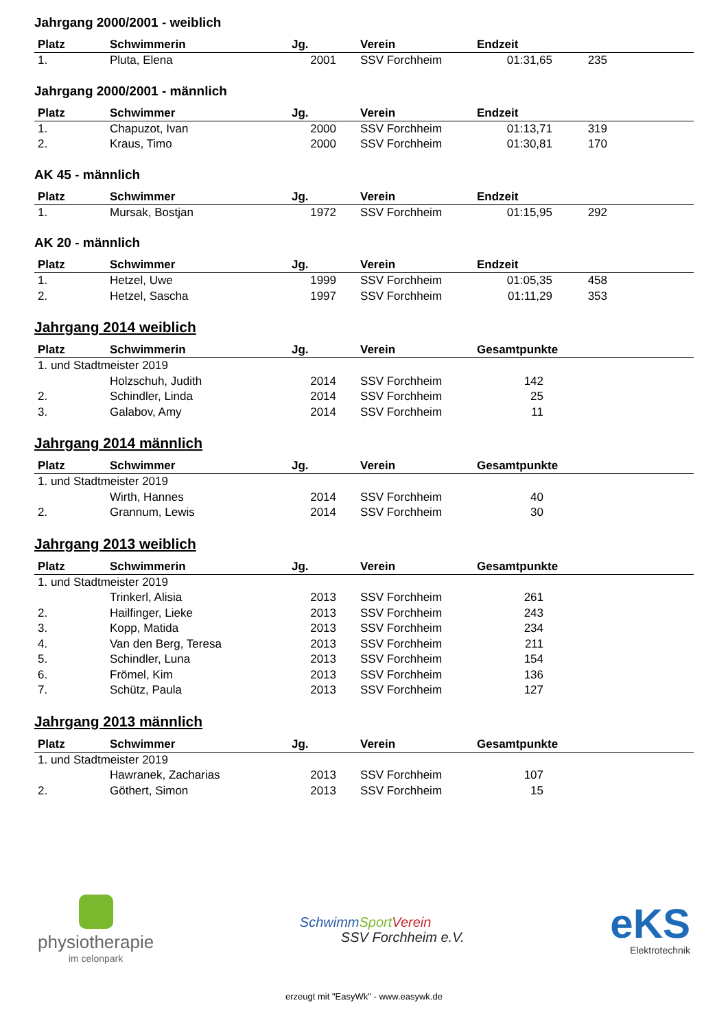Jahrgang 2000/2001 - weiblich
| Platz | Schwimmerin | Jg. | Verein | Endzeit | | |
| --- | --- | --- | --- | --- | --- | --- |
| 1. | Pluta, Elena | 2001 | SSV Forchheim | 01:31,65 | 235 | |
Jahrgang 2000/2001 - männlich
| Platz | Schwimmer | Jg. | Verein | Endzeit | | |
| --- | --- | --- | --- | --- | --- | --- |
| 1. | Chapuzot, Ivan | 2000 | SSV Forchheim | 01:13,71 | 319 | |
| 2. | Kraus, Timo | 2000 | SSV Forchheim | 01:30,81 | 170 | |
AK 45 - männlich
| Platz | Schwimmer | Jg. | Verein | Endzeit | | |
| --- | --- | --- | --- | --- | --- | --- |
| 1. | Mursak, Bostjan | 1972 | SSV Forchheim | 01:15,95 | 292 | |
AK 20 - männlich
| Platz | Schwimmer | Jg. | Verein | Endzeit | | |
| --- | --- | --- | --- | --- | --- | --- |
| 1. | Hetzel, Uwe | 1999 | SSV Forchheim | 01:05,35 | 458 | |
| 2. | Hetzel, Sascha | 1997 | SSV Forchheim | 01:11,29 | 353 | |
Jahrgang 2014 weiblich
| Platz | Schwimmerin | Jg. | Verein | Gesamtpunkte | | |
| --- | --- | --- | --- | --- | --- | --- |
| 1. und Stadtmeister 2019 | | | | | | |
| | Holzschuh, Judith | 2014 | SSV Forchheim | 142 | | |
| 2. | Schindler, Linda | 2014 | SSV Forchheim | 25 | | |
| 3. | Galabov, Amy | 2014 | SSV Forchheim | 11 | | |
Jahrgang 2014 männlich
| Platz | Schwimmer | Jg. | Verein | Gesamtpunkte | | |
| --- | --- | --- | --- | --- | --- | --- |
| 1. und Stadtmeister 2019 | | | | | | |
| | Wirth, Hannes | 2014 | SSV Forchheim | 40 | | |
| 2. | Grannum, Lewis | 2014 | SSV Forchheim | 30 | | |
Jahrgang 2013 weiblich
| Platz | Schwimmerin | Jg. | Verein | Gesamtpunkte | | |
| --- | --- | --- | --- | --- | --- | --- |
| 1. und Stadtmeister 2019 | | | | | | |
| | Trinkerl, Alisia | 2013 | SSV Forchheim | 261 | | |
| 2. | Hailfinger, Lieke | 2013 | SSV Forchheim | 243 | | |
| 3. | Kopp, Matida | 2013 | SSV Forchheim | 234 | | |
| 4. | Van den Berg, Teresa | 2013 | SSV Forchheim | 211 | | |
| 5. | Schindler, Luna | 2013 | SSV Forchheim | 154 | | |
| 6. | Frömel, Kim | 2013 | SSV Forchheim | 136 | | |
| 7. | Schütz, Paula | 2013 | SSV Forchheim | 127 | | |
Jahrgang 2013 männlich
| Platz | Schwimmer | Jg. | Verein | Gesamtpunkte | | |
| --- | --- | --- | --- | --- | --- | --- |
| 1. und Stadtmeister 2019 | | | | | | |
| | Hawranek, Zacharias | 2013 | SSV Forchheim | 107 | | |
| 2. | Göthert, Simon | 2013 | SSV Forchheim | 15 | | |
physiotherapie
im celonpark
Schwimm Sport Verein
SSV Forchheim e.V.
eKS
Elektrotechnik
erzeugt mit "EasyWk" - www.easywk.de